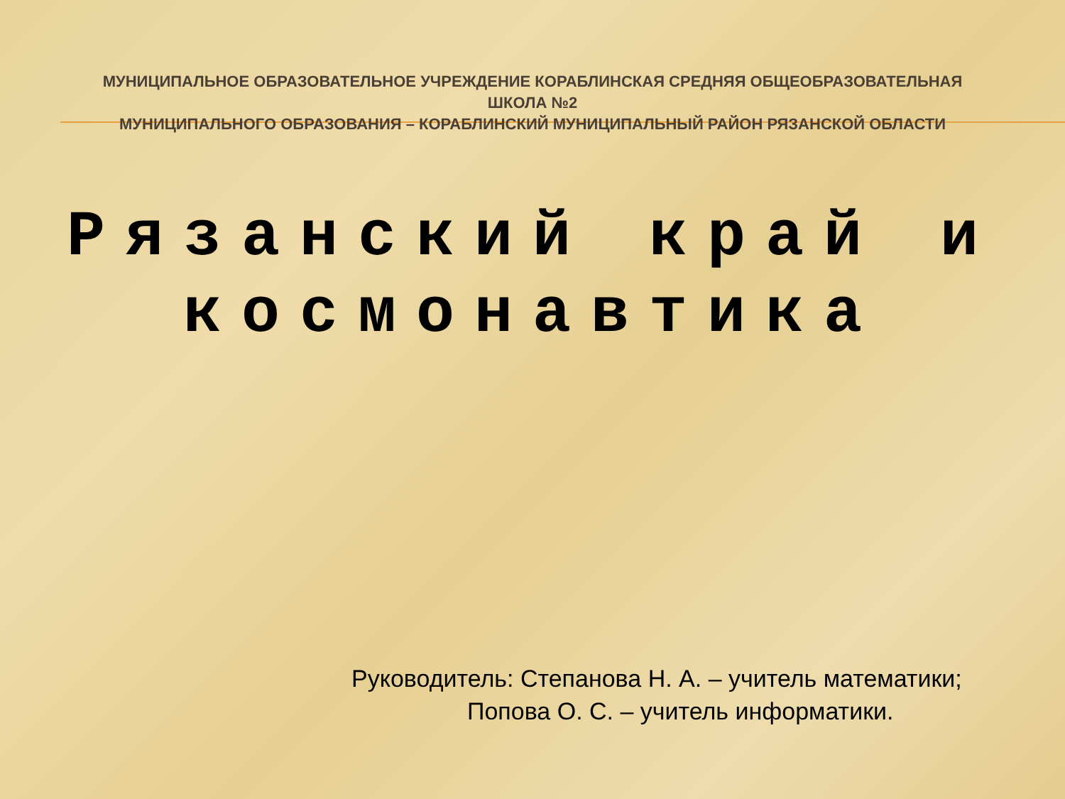МУНИЦИПАЛЬНОЕ ОБРАЗОВАТЕЛЬНОЕ УЧРЕЖДЕНИЕ КОРАБЛИНСКАЯ СРЕДНЯЯ ОБЩЕОБРАЗОВАТЕЛЬНАЯ
ШКОЛА №2
МУНИЦИПАЛЬНОГО ОБРАЗОВАНИЯ – КОРАБЛИНСКИЙ МУНИЦИПАЛЬНЫЙ РАЙОН РЯЗАНСКОЙ ОБЛАСТИ
Рязанский край и
космонавтика
Руководитель: Степанова Н. А. – учитель математики;
Попова О. С. – учитель информатики.